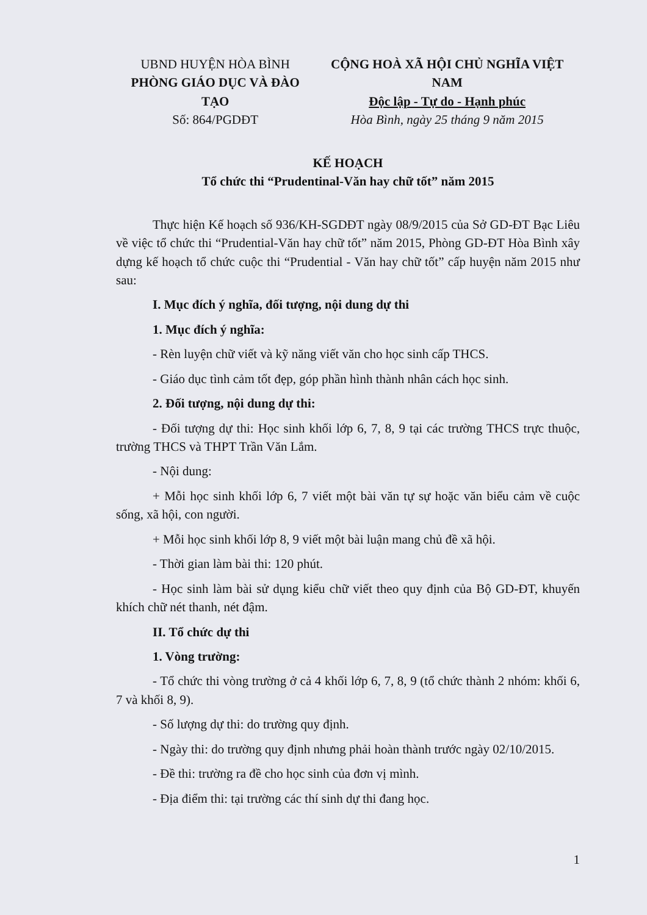UBND HUYỆN HÒA BÌNH
PHÒNG GIÁO DỤC VÀ ĐÀO TẠO
Số: 864/PGDĐT
CỘNG HOÀ XÃ HỘI CHỦ NGHĨA VIỆT NAM
Độc lập - Tự do - Hạnh phúc
Hòa Bình, ngày 25 tháng 9 năm 2015
KẾ HOẠCH
Tổ chức thi “Prudentinal-Văn hay chữ tốt” năm 2015
Thực hiện Kế hoạch số 936/KH-SGDĐT ngày 08/9/2015 của Sở GD-ĐT Bạc Liêu về việc tổ chức thi “Prudential-Văn hay chữ tốt” năm 2015, Phòng GD-ĐT Hòa Bình xây dựng kế hoạch tổ chức cuộc thi “Prudential - Văn hay chữ tốt” cấp huyện năm 2015 như sau:
I. Mục đích ý nghĩa, đối tượng, nội dung dự thi
1. Mục đích ý nghĩa:
- Rèn luyện chữ viết và kỹ năng viết văn cho học sinh cấp THCS.
- Giáo dục tình cảm tốt đẹp, góp phần hình thành nhân cách học sinh.
2. Đối tượng, nội dung dự thi:
- Đối tượng dự thi: Học sinh khối lớp 6, 7, 8, 9 tại các trường THCS trực thuộc, trường THCS và THPT Trần Văn Lắm.
- Nội dung:
+ Mỗi học sinh khối lớp 6, 7 viết một bài văn tự sự hoặc văn biểu cảm về cuộc sống, xã hội, con người.
+ Mỗi học sinh khối lớp 8, 9 viết một bài luận mang chủ đề xã hội.
- Thời gian làm bài thi: 120 phút.
- Học sinh làm bài sử dụng kiểu chữ viết theo quy định của Bộ GD-ĐT, khuyến khích chữ nét thanh, nét đậm.
II. Tổ chức dự thi
1. Vòng trường:
- Tổ chức thi vòng trường ở cả 4 khối lớp 6, 7, 8, 9 (tổ chức thành 2 nhóm: khối 6, 7 và khối 8, 9).
- Số lượng dự thi: do trường quy định.
- Ngày thi: do trường quy định nhưng phải hoàn thành trước ngày 02/10/2015.
- Đề thi: trường ra đề cho học sinh của đơn vị mình.
- Địa điểm thi: tại trường các thí sinh dự thi đang học.
1